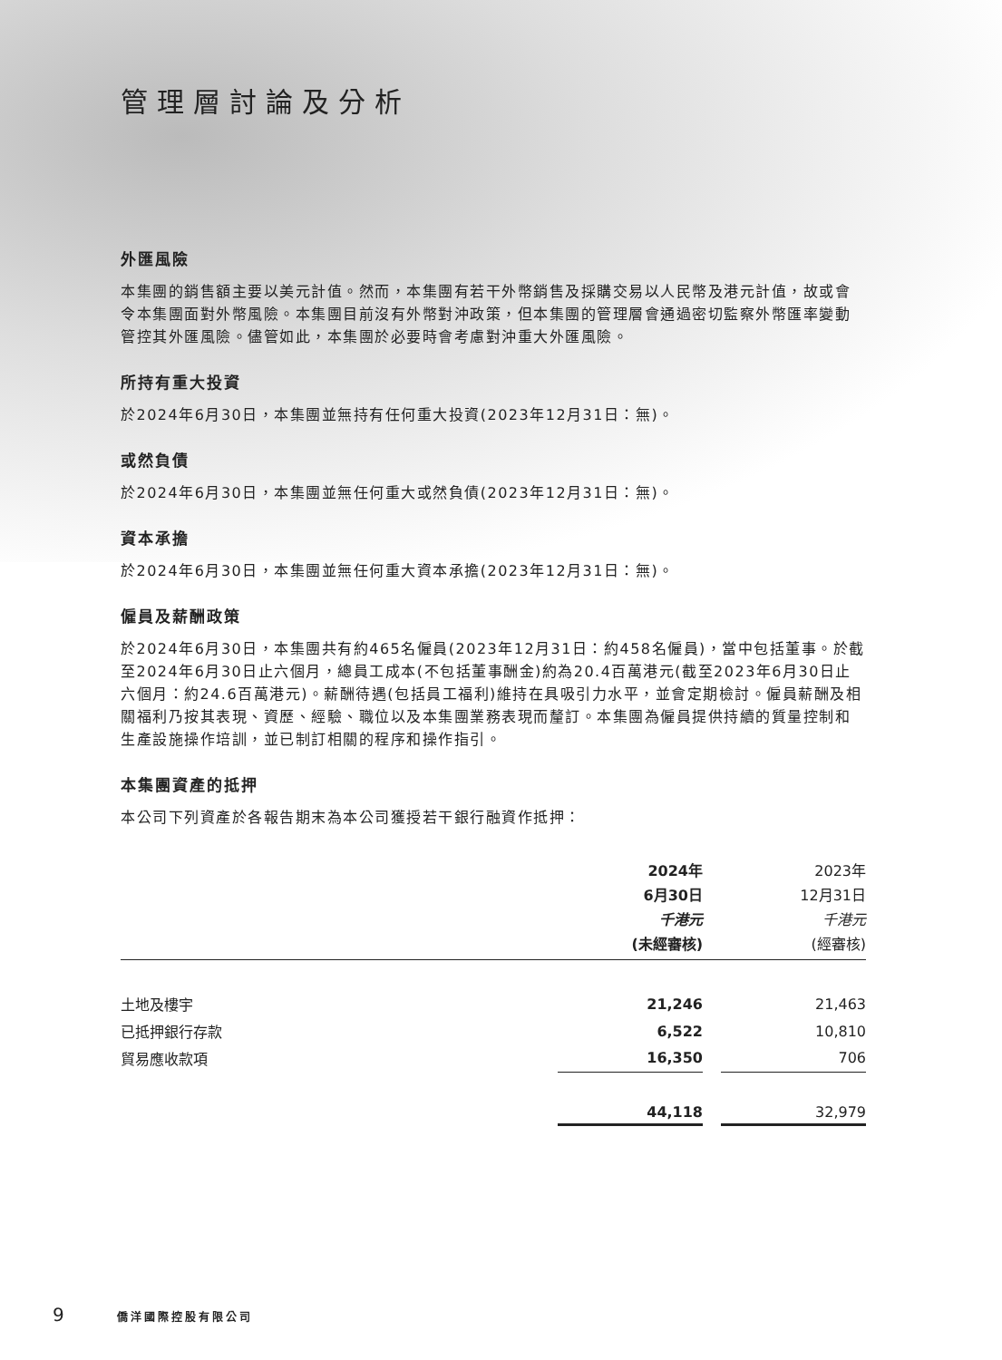管理層討論及分析
外匯風險
本集團的銷售額主要以美元計值。然而，本集團有若干外幣銷售及採購交易以人民幣及港元計值，故或會令本集團面對外幣風險。本集團目前沒有外幣對沖政策，但本集團的管理層會通過密切監察外幣匯率變動管控其外匯風險。儘管如此，本集團於必要時會考慮對沖重大外匯風險。
所持有重大投資
於2024年6月30日，本集團並無持有任何重大投資(2023年12月31日：無)。
或然負債
於2024年6月30日，本集團並無任何重大或然負債(2023年12月31日：無)。
資本承擔
於2024年6月30日，本集團並無任何重大資本承擔(2023年12月31日：無)。
僱員及薪酬政策
於2024年6月30日，本集團共有約465名僱員(2023年12月31日：約458名僱員)，當中包括董事。於截至2024年6月30日止六個月，總員工成本(不包括董事酬金)約為20.4百萬港元(截至2023年6月30日止六個月：約24.6百萬港元)。薪酬待遇(包括員工福利)維持在具吸引力水平，並會定期檢討。僱員薪酬及相關福利乃按其表現、資歷、經驗、職位以及本集團業務表現而釐訂。本集團為僱員提供持續的質量控制和生產設施操作培訓，並已制訂相關的程序和操作指引。
本集團資產的抵押
本公司下列資產於各報告期末為本公司獲授若干銀行融資作抵押：
| | 2024年 6月30日 千港元 (未經審核) | | 2023年 12月31日 千港元 (經審核) |
| 土地及樓宇 | 21,246 | | 21,463 |
| 已抵押銀行存款 | 6,522 | | 10,810 |
| 貿易應收款項 | 16,350 | | 706 |
| | 44,118 | | 32,979 |
9 僑洋國際控股有限公司